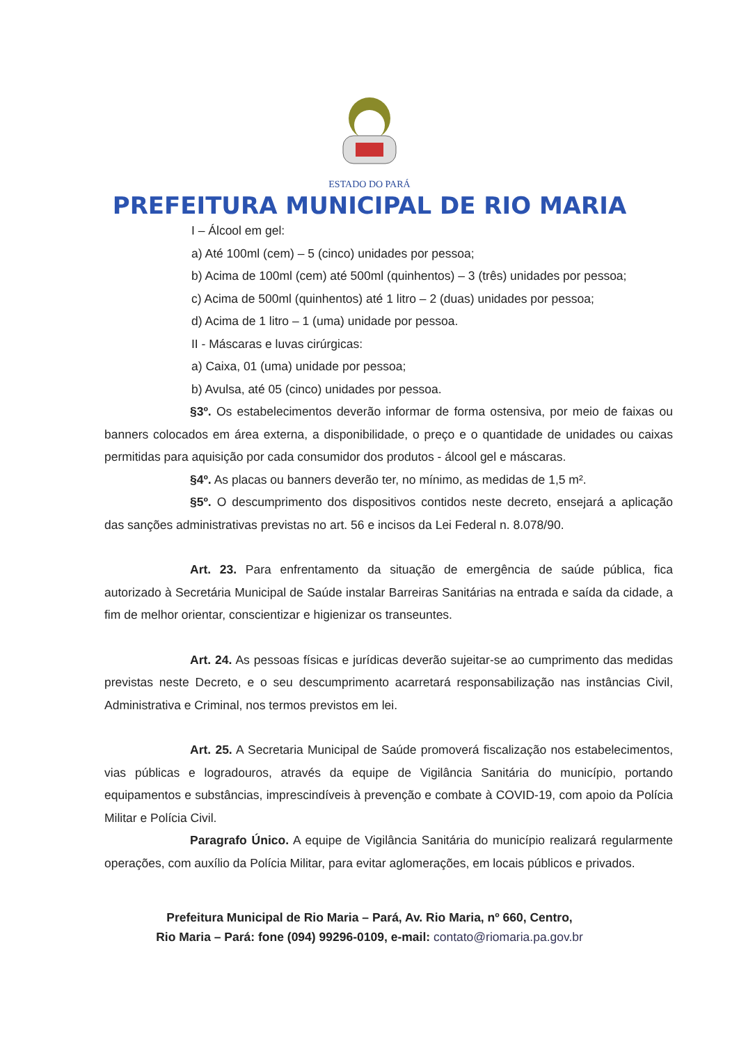ESTADO DO PARÁ
PREFEITURA MUNICIPAL DE RIO MARIA
I – Álcool em gel:
a) Até 100ml (cem) – 5 (cinco) unidades por pessoa;
b) Acima de 100ml (cem) até 500ml (quinhentos) – 3 (três) unidades por pessoa;
c) Acima de 500ml (quinhentos) até 1 litro – 2 (duas) unidades por pessoa;
d) Acima de 1 litro – 1 (uma) unidade por pessoa.
II - Máscaras e luvas cirúrgicas:
a) Caixa, 01 (uma) unidade por pessoa;
b) Avulsa, até 05 (cinco) unidades por pessoa.
§3º. Os estabelecimentos deverão informar de forma ostensiva, por meio de faixas ou banners colocados em área externa, a disponibilidade, o preço e o quantidade de unidades ou caixas permitidas para aquisição por cada consumidor dos produtos - álcool gel e máscaras.
§4º. As placas ou banners deverão ter, no mínimo, as medidas de 1,5 m².
§5º. O descumprimento dos dispositivos contidos neste decreto, ensejará a aplicação das sanções administrativas previstas no art. 56 e incisos da Lei Federal n. 8.078/90.
Art. 23. Para enfrentamento da situação de emergência de saúde pública, fica autorizado à Secretária Municipal de Saúde instalar Barreiras Sanitárias na entrada e saída da cidade, a fim de melhor orientar, conscientizar e higienizar os transeuntes.
Art. 24. As pessoas físicas e jurídicas deverão sujeitar-se ao cumprimento das medidas previstas neste Decreto, e o seu descumprimento acarretará responsabilização nas instâncias Civil, Administrativa e Criminal, nos termos previstos em lei.
Art. 25. A Secretaria Municipal de Saúde promoverá fiscalização nos estabelecimentos, vias públicas e logradouros, através da equipe de Vigilância Sanitária do município, portando equipamentos e substâncias, imprescindíveis à prevenção e combate à COVID-19, com apoio da Polícia Militar e Polícia Civil.
Paragrafo Único. A equipe de Vigilância Sanitária do município realizará regularmente operações, com auxílio da Polícia Militar, para evitar aglomerações, em locais públicos e privados.
Prefeitura Municipal de Rio Maria – Pará, Av. Rio Maria, nº 660, Centro,
Rio Maria – Pará: fone (094) 99296-0109, e-mail: contato@riomaria.pa.gov.br